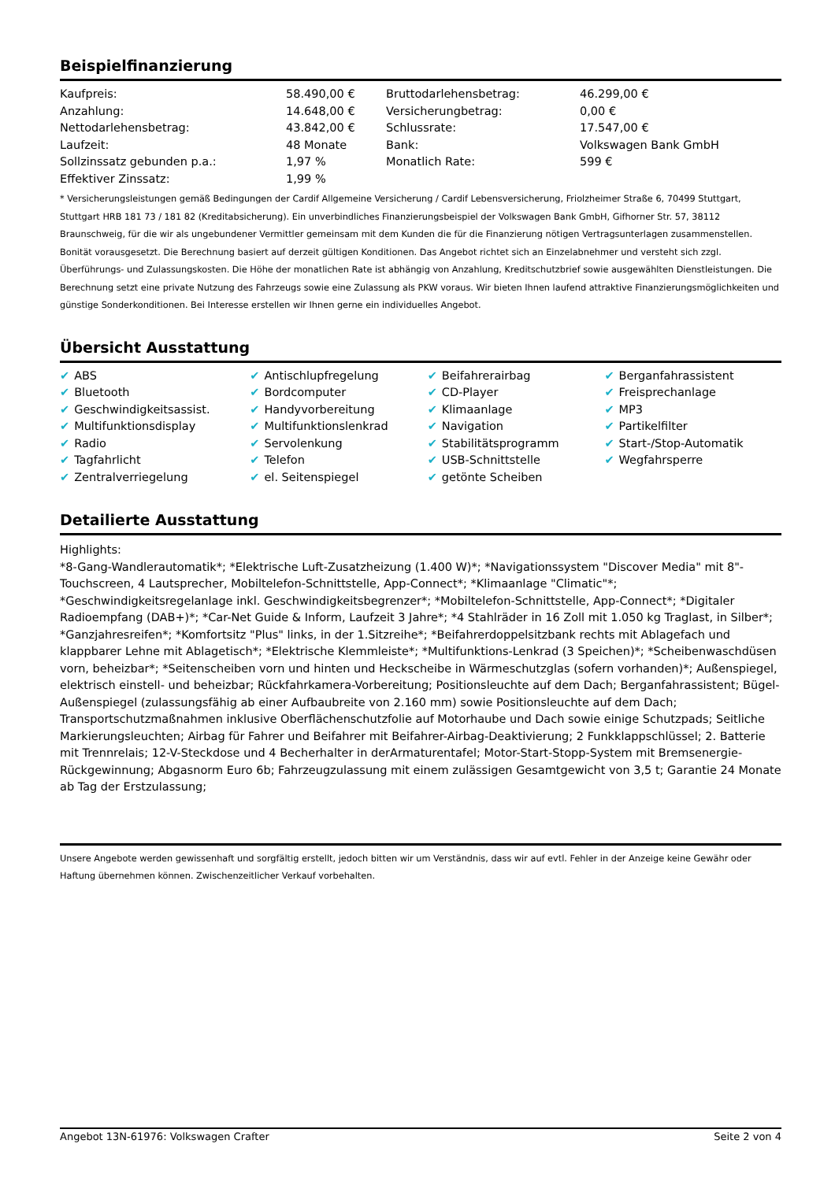Beispielfinanzierung
| Kaufpreis: | 58.490,00 € | Bruttodarlehensbetrag: | 46.299,00 € |
| Anzahlung: | 14.648,00 € | Versicherungbetrag: | 0,00 € |
| Nettodarlehensbetrag: | 43.842,00 € | Schlussrate: | 17.547,00 € |
| Laufzeit: | 48 Monate | Bank: | Volkswagen Bank GmbH |
| Sollzinssatz gebunden p.a.: | 1,97 % | Monatlich Rate: | 599 € |
| Effektiver Zinssatz: | 1,99 % | | |
* Versicherungsleistungen gemäß Bedingungen der Cardif Allgemeine Versicherung / Cardif Lebensversicherung, Friolzheimer Straße 6, 70499 Stuttgart, Stuttgart HRB 181 73 / 181 82 (Kreditabsicherung). Ein unverbindliches Finanzierungsbeispiel der Volkswagen Bank GmbH, Gifhorner Str. 57, 38112 Braunschweig, für die wir als ungebundener Vermittler gemeinsam mit dem Kunden die für die Finanzierung nötigen Vertragsunterlagen zusammenstellen. Bonität vorausgesetzt. Die Berechnung basiert auf derzeit gültigen Konditionen. Das Angebot richtet sich an Einzelabnehmer und versteht sich zzgl. Überführungs- und Zulassungskosten. Die Höhe der monatlichen Rate ist abhängig von Anzahlung, Kreditschutzbrief sowie ausgewählten Dienstleistungen. Die Berechnung setzt eine private Nutzung des Fahrzeugs sowie eine Zulassung als PKW voraus. Wir bieten Ihnen laufend attraktive Finanzierungsmöglichkeiten und günstige Sonderkonditionen. Bei Interesse erstellen wir Ihnen gerne ein individuelles Angebot.
Übersicht Ausstattung
| ✔ ABS | ✔ Antischlupfregelung | ✔ Beifahrerairbag | ✔ Berganfahrassistent |
| ✔ Bluetooth | ✔ Bordcomputer | ✔ CD-Player | ✔ Freisprechanlage |
| ✔ Geschwindigkeitsassist. | ✔ Handyvorbereitung | ✔ Klimaanlage | ✔ MP3 |
| ✔ Multifunktionsdisplay | ✔ Multifunktionslenkrad | ✔ Navigation | ✔ Partikelfilter |
| ✔ Radio | ✔ Servolenkung | ✔ Stabilitätsprogramm | ✔ Start-/Stop-Automatik |
| ✔ Tagfahrlicht | ✔ Telefon | ✔ USB-Schnittstelle | ✔ Wegfahrsperre |
| ✔ Zentralverriegelung | ✔ el. Seitenspiegel | ✔ getönte Scheiben | |
Detailierte Ausstattung
Highlights:
*8-Gang-Wandlerautomatik*; *Elektrische Luft-Zusatzheizung (1.400 W)*; *Navigationssystem "Discover Media" mit 8"-Touchscreen, 4 Lautsprecher, Mobiltelefon-Schnittstelle, App-Connect*; *Klimaanlage "Climatic"*; *Geschwindigkeitsregelanlage inkl. Geschwindigkeitsbegrenzer*; *Mobiltelefon-Schnittstelle, App-Connect*; *Digitaler Radioempfang (DAB+)*; *Car-Net Guide & Inform, Laufzeit 3 Jahre*; *4 Stahlräder in 16 Zoll mit 1.050 kg Traglast, in Silber*; *Ganzjahresreifen*; *Komfortsitz "Plus" links, in der 1.Sitzreihe*; *Beifahrerdoppelsitzbank rechts mit Ablagefach und klappbarer Lehne mit Ablagetisch*; *Elektrische Klemmleiste*; *Multifunktions-Lenkrad (3 Speichen)*; *Scheibenwaschdüsen vorn, beheizbar*; *Seitenscheiben vorn und hinten und Heckscheibe in Wärmeschutzglas (sofern vorhanden)*; Außenspiegel, elektrisch einstell- und beheizbar; Rückfahrkamera-Vorbereitung; Positionsleuchte auf dem Dach; Berganfahrassistent; Bügel-Außenspiegel (zulassungsfähig ab einer Aufbaubreite von 2.160 mm) sowie Positionsleuchte auf dem Dach; Transportschutzmaßnahmen inklusive Oberflächenschutzfolie auf Motorhaube und Dach sowie einige Schutzpads; Seitliche Markierungsleuchten; Airbag für Fahrer und Beifahrer mit Beifahrer-Airbag-Deaktivierung; 2 Funkklappschlüssel; 2. Batterie mit Trennrelais; 12-V-Steckdose und 4 Becherhalter in derArmaturentafel; Motor-Start-Stopp-System mit Bremsenergie-Rückgewinnung; Abgasnorm Euro 6b; Fahrzeugzulassung mit einem zulässigen Gesamtgewicht von 3,5 t; Garantie 24 Monate ab Tag der Erstzulassung;
Unsere Angebote werden gewissenhaft und sorgfältig erstellt, jedoch bitten wir um Verständnis, dass wir auf evtl. Fehler in der Anzeige keine Gewähr oder Haftung übernehmen können. Zwischenzeitlicher Verkauf vorbehalten.
Angebot 13N-61976: Volkswagen Crafter Seite 2 von 4